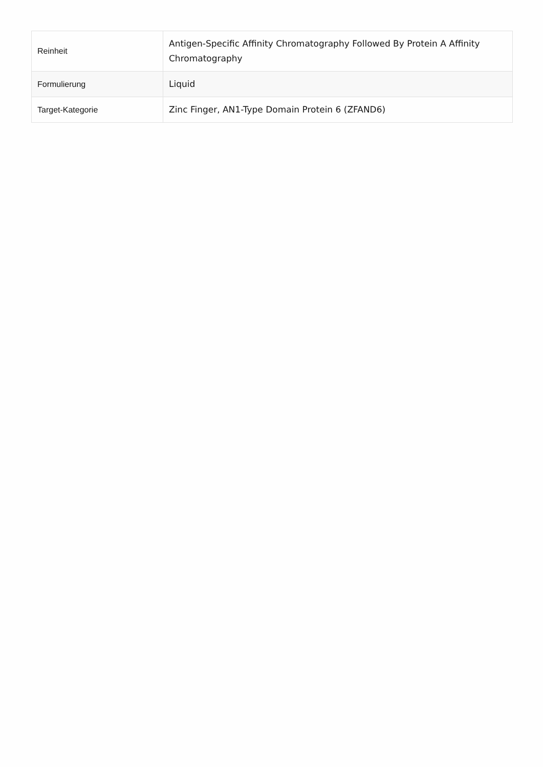| Reinheit | Antigen-Specific Affinity Chromatography Followed By Protein A Affinity Chromatography |
| Formulierung | Liquid |
| Target-Kategorie | Zinc Finger, AN1-Type Domain Protein 6 (ZFAND6) |